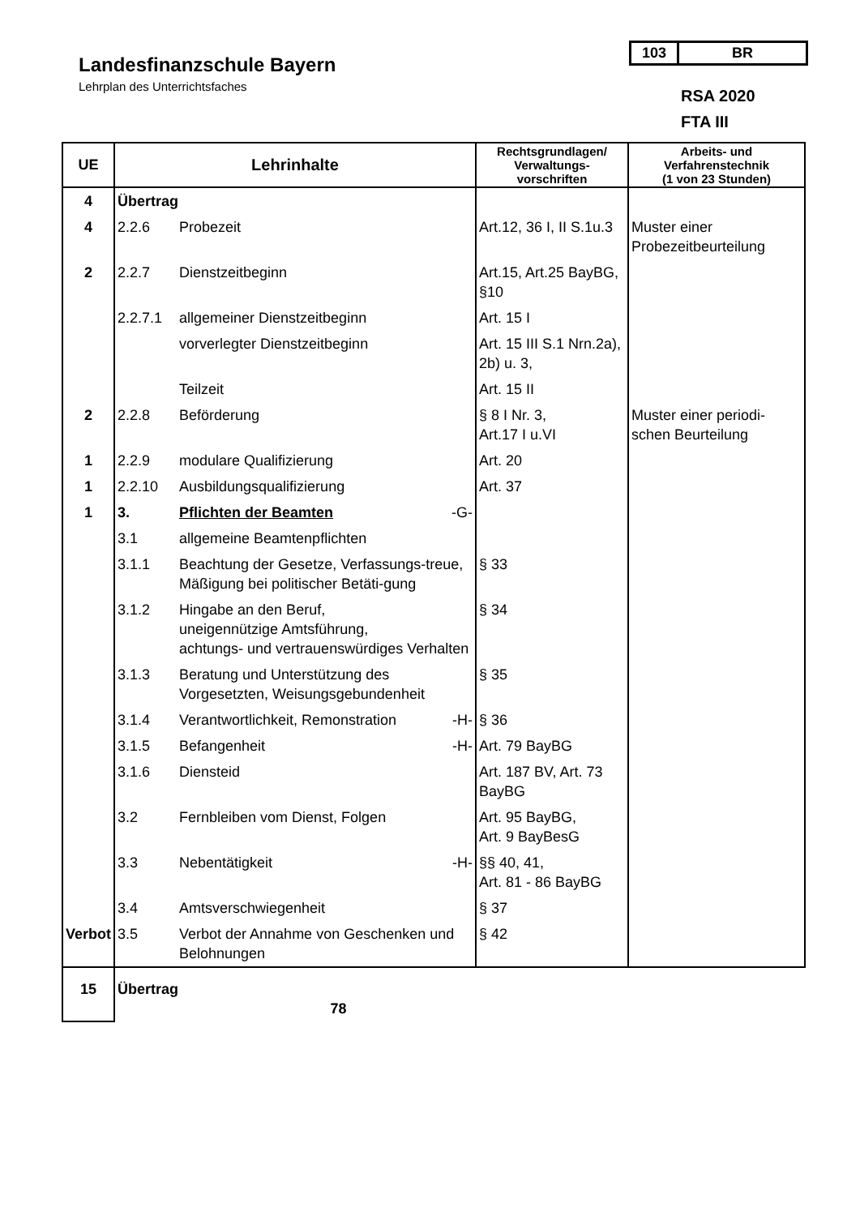Landesfinanzschule Bayern
Lehrplan des Unterrichtsfaches
103 BR
RSA 2020
FTA III
| UE | Lehrinhalte | | Rechtsgrundlagen/ Verwaltungs- vorschriften | Arbeits- und Verfahrenstechnik (1 von 23 Stunden) |
| --- | --- | --- | --- | --- |
| 4 | Übertrag | | | |
| 4 | 2.2.6 | Probezeit | Art.12, 36 I, II S.1u.3 | Muster einer Probezeitbeurteilung |
| 2 | 2.2.7 | Dienstzeitbeginn | Art.15, Art.25 BayBG, §10 | |
| | 2.2.7.1 | allgemeiner Dienstzeitbeginn | Art. 15 I | |
| | | vorverlegter Dienstzeitbeginn | Art. 15 III S.1 Nrn.2a), 2b) u. 3, | |
| | | Teilzeit | Art. 15 II | |
| 2 | 2.2.8 | Beförderung | § 8 I Nr. 3, Art.17 I u.VI | Muster einer periodi-schen Beurteilung |
| 1 | 2.2.9 | modulare Qualifizierung | Art. 20 | |
| 1 | 2.2.10 | Ausbildungsqualifizierung | Art. 37 | |
| 1 | 3. | Pflichten der Beamten -G- | | |
| | 3.1 | allgemeine Beamtenpflichten | | |
| | 3.1.1 | Beachtung der Gesetze, Verfassungs-treue, Mäßigung bei politischer Betäti-gung | § 33 | |
| | 3.1.2 | Hingabe an den Beruf, uneigennützige Amtsführung, achtungs- und vertrauenswürdiges Verhalten | § 34 | |
| | 3.1.3 | Beratung und Unterstützung des Vorgesetzten, Weisungsgebundenheit | § 35 | |
| | 3.1.4 | Verantwortlichkeit, Remonstration -H- | § 36 | |
| | 3.1.5 | Befangenheit -H- | Art. 79 BayBG | |
| | 3.1.6 | Diensteid | Art. 187 BV, Art. 73 BayBG | |
| | 3.2 | Fernbleiben vom Dienst, Folgen | Art. 95 BayBG, Art. 9 BayBesG | |
| | 3.3 | Nebentätigkeit -H- | §§ 40, 41, Art. 81 - 86 BayBG | |
| | 3.4 | Amtsverschwiegenheit | § 37 | |
| Verbot | 3.5 | Verbot der Annahme von Geschenken und Belohnungen | § 42 | |
| 15 | Übertrag 78 | | | |